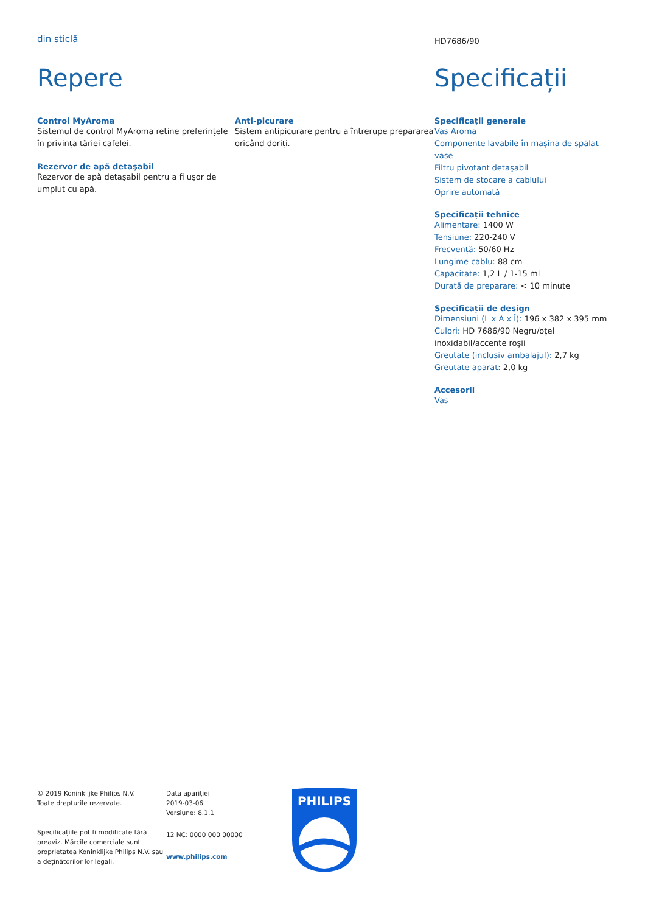din sticlă
HD7686/90
Repere
Control MyAroma
Sistemul de control MyAroma reține preferințele în privința tăriei cafelei.
Rezervor de apă detaşabil
Rezervor de apă detaşabil pentru a fi uşor de umplut cu apă.
Anti-picurare
Sistem antipicurare pentru a întrerupe prepararea oricând doriți.
Specificații
Specificații generale
Vas Aroma
Componente lavabile în maşina de spălat vase
Filtru pivotant detaşabil
Sistem de stocare a cablului
Oprire automată
Specificații tehnice
Alimentare: 1400 W
Tensiune: 220-240 V
Frecvență: 50/60 Hz
Lungime cablu: 88 cm
Capacitate: 1,2 L / 1-15 ml
Durată de preparare: < 10 minute
Specificații de design
Dimensiuni (L x A x Î): 196 x 382 x 395 mm
Culori: HD 7686/90 Negru/oțel inoxidabil/accente roşii
Greutate (inclusiv ambalajul): 2,7 kg
Greutate aparat: 2,0 kg
Accesorii
Vas
© 2019 Koninklijke Philips N.V.
Toate drepturile rezervate.
Specificațiile pot fi modificate fără preaviz. Mărcile comerciale sunt proprietatea Koninklijke Philips N.V. sau a deținătorilor lor legali.
Data apariției
2019-03-06
Versiune: 8.1.1
12 NC: 0000 000 00000
www.philips.com
PHILIPS